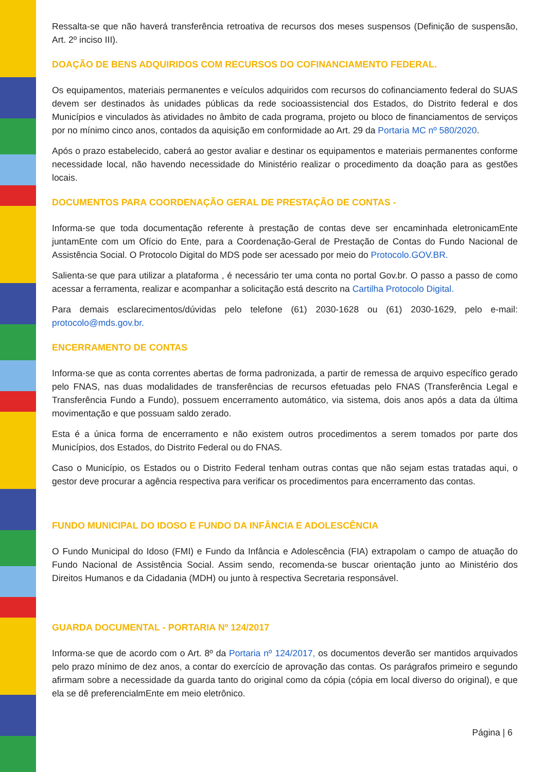Ressalta-se que não haverá transferência retroativa de recursos dos meses suspensos (Definição de suspensão, Art. 2º inciso III).
DOAÇÃO DE BENS ADQUIRIDOS COM RECURSOS DO COFINANCIAMENTO FEDERAL.
Os equipamentos, materiais permanentes e veículos adquiridos com recursos do cofinanciamento federal do SUAS devem ser destinados às unidades públicas da rede socioassistencial dos Estados, do Distrito federal e dos Municípios e vinculados às atividades no âmbito de cada programa, projeto ou bloco de financiamentos de serviços por no mínimo cinco anos, contados da aquisição em conformidade ao Art. 29 da Portaria MC nº 580/2020.
Após o prazo estabelecido, caberá ao gestor avaliar e destinar os equipamentos e materiais permanentes conforme necessidade local, não havendo necessidade do Ministério realizar o procedimento da doação para as gestões locais.
DOCUMENTOS PARA COORDENAÇÃO GERAL DE PRESTAÇÃO DE CONTAS -
Informa-se que toda documentação referente à prestação de contas deve ser encaminhada eletronicamEnte juntamEnte com um Ofício do Ente, para a Coordenação-Geral de Prestação de Contas do Fundo Nacional de Assistência Social. O Protocolo Digital do MDS pode ser acessado por meio do Protocolo.GOV.BR.
Salienta-se que para utilizar a plataforma , é necessário ter uma conta no portal Gov.br. O passo a passo de como acessar a ferramenta, realizar e acompanhar a solicitação está descrito na Cartilha Protocolo Digital.
Para demais esclarecimentos/dúvidas pelo telefone (61) 2030-1628 ou (61) 2030-1629, pelo e-mail: protocolo@mds.gov.br.
ENCERRAMENTO DE CONTAS
Informa-se que as conta correntes abertas de forma padronizada, a partir de remessa de arquivo específico gerado pelo FNAS, nas duas modalidades de transferências de recursos efetuadas pelo FNAS (Transferência Legal e Transferência Fundo a Fundo), possuem encerramento automático, via sistema, dois anos após a data da última movimentação e que possuam saldo zerado.
Esta é a única forma de encerramento e não existem outros procedimentos a serem tomados por parte dos Municípios, dos Estados, do Distrito Federal ou do FNAS.
Caso o Município, os Estados ou o Distrito Federal tenham outras contas que não sejam estas tratadas aqui, o gestor deve procurar a agência respectiva para verificar os procedimentos para encerramento das contas.
FUNDO MUNICIPAL DO IDOSO E FUNDO DA INFÂNCIA E ADOLESCÊNCIA
O Fundo Municipal do Idoso (FMI) e Fundo da Infância e Adolescência (FIA) extrapolam o campo de atuação do Fundo Nacional de Assistência Social. Assim sendo, recomenda-se buscar orientação junto ao Ministério dos Direitos Humanos e da Cidadania (MDH) ou junto à respectiva Secretaria responsável.
GUARDA DOCUMENTAL - PORTARIA Nº 124/2017
Informa-se que de acordo com o Art. 8º da Portaria nº 124/2017, os documentos deverão ser mantidos arquivados pelo prazo mínimo de dez anos, a contar do exercício de aprovação das contas. Os parágrafos primeiro e segundo afirmam sobre a necessidade da guarda tanto do original como da cópia (cópia em local diverso do original), e que ela se dê preferencialmEnte em meio eletrônico.
Página | 6